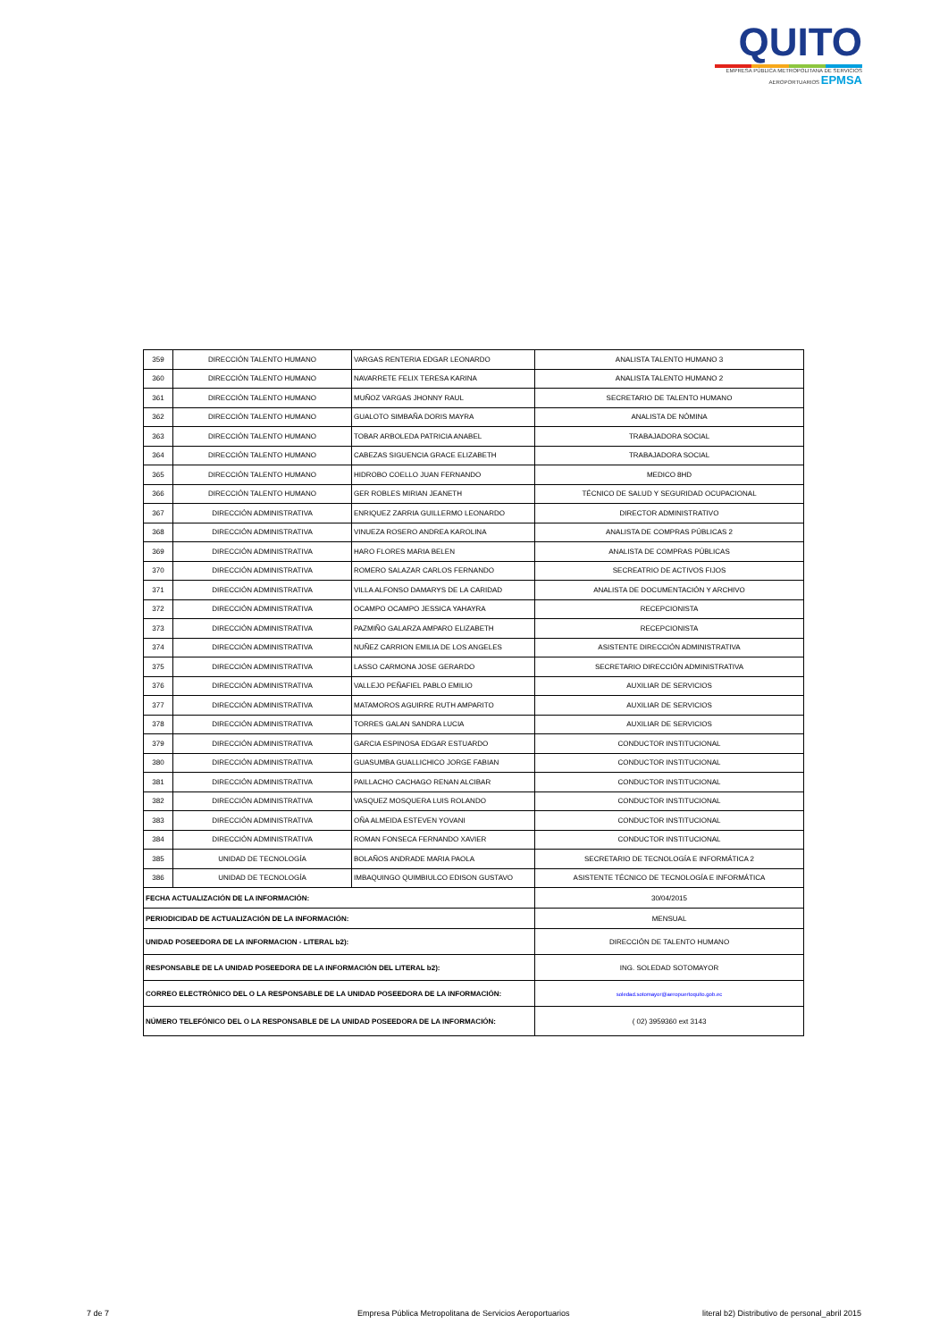QUITO
EMPRESA PÚBLICA METROPOLITANA DE SERVICIOS AEROPORTUARIOS EPMSA
| 359 | DIRECCIÓN TALENTO HUMANO | VARGAS RENTERIA EDGAR LEONARDO | ANALISTA TALENTO HUMANO 3 |
| 360 | DIRECCIÓN TALENTO HUMANO | NAVARRETE FELIX TERESA KARINA | ANALISTA TALENTO HUMANO 2 |
| 361 | DIRECCIÓN TALENTO HUMANO | MUÑOZ VARGAS JHONNY RAUL | SECRETARIO DE TALENTO HUMANO |
| 362 | DIRECCIÓN TALENTO HUMANO | GUALOTO SIMBAÑA DORIS MAYRA | ANALISTA DE NÓMINA |
| 363 | DIRECCIÓN TALENTO HUMANO | TOBAR ARBOLEDA PATRICIA ANABEL | TRABAJADORA SOCIAL |
| 364 | DIRECCIÓN TALENTO HUMANO | CABEZAS SIGUENCIA GRACE ELIZABETH | TRABAJADORA SOCIAL |
| 365 | DIRECCIÓN TALENTO HUMANO | HIDROBO COELLO JUAN FERNANDO | MEDICO 8HD |
| 366 | DIRECCIÓN TALENTO HUMANO | GER ROBLES MIRIAN JEANETH | TÉCNICO DE SALUD Y SEGURIDAD OCUPACIONAL |
| 367 | DIRECCIÓN ADMINISTRATIVA | ENRIQUEZ ZARRIA GUILLERMO LEONARDO | DIRECTOR ADMINISTRATIVO |
| 368 | DIRECCIÓN ADMINISTRATIVA | VINUEZA ROSERO ANDREA KAROLINA | ANALISTA DE COMPRAS PÚBLICAS 2 |
| 369 | DIRECCIÓN ADMINISTRATIVA | HARO FLORES MARIA BELEN | ANALISTA DE COMPRAS PÚBLICAS |
| 370 | DIRECCIÓN ADMINISTRATIVA | ROMERO SALAZAR CARLOS FERNANDO | SECREATRIO DE ACTIVOS FIJOS |
| 371 | DIRECCIÓN ADMINISTRATIVA | VILLA ALFONSO DAMARYS DE LA CARIDAD | ANALISTA DE DOCUMENTACIÓN Y ARCHIVO |
| 372 | DIRECCIÓN ADMINISTRATIVA | OCAMPO OCAMPO JESSICA YAHAYRA | RECEPCIONISTA |
| 373 | DIRECCIÓN ADMINISTRATIVA | PAZMIÑO GALARZA AMPARO ELIZABETH | RECEPCIONISTA |
| 374 | DIRECCIÓN ADMINISTRATIVA | NUÑEZ CARRION EMILIA DE LOS ANGELES | ASISTENTE DIRECCIÓN ADMINISTRATIVA |
| 375 | DIRECCIÓN ADMINISTRATIVA | LASSO CARMONA JOSE GERARDO | SECRETARIO DIRECCIÓN ADMINISTRATIVA |
| 376 | DIRECCIÓN ADMINISTRATIVA | VALLEJO PEÑAFIEL PABLO EMILIO | AUXILIAR DE SERVICIOS |
| 377 | DIRECCIÓN ADMINISTRATIVA | MATAMOROS AGUIRRE RUTH AMPARITO | AUXILIAR DE SERVICIOS |
| 378 | DIRECCIÓN ADMINISTRATIVA | TORRES GALAN SANDRA LUCIA | AUXILIAR DE SERVICIOS |
| 379 | DIRECCIÓN ADMINISTRATIVA | GARCIA ESPINOSA EDGAR ESTUARDO | CONDUCTOR INSTITUCIONAL |
| 380 | DIRECCIÓN ADMINISTRATIVA | GUASUMBA GUALLICHICO JORGE FABIAN | CONDUCTOR INSTITUCIONAL |
| 381 | DIRECCIÓN ADMINISTRATIVA | PAILLACHO CACHAGO RENAN ALCIBAR | CONDUCTOR INSTITUCIONAL |
| 382 | DIRECCIÓN ADMINISTRATIVA | VASQUEZ MOSQUERA LUIS ROLANDO | CONDUCTOR INSTITUCIONAL |
| 383 | DIRECCIÓN ADMINISTRATIVA | OÑA ALMEIDA ESTEVEN YOVANI | CONDUCTOR INSTITUCIONAL |
| 384 | DIRECCIÓN ADMINISTRATIVA | ROMAN FONSECA FERNANDO XAVIER | CONDUCTOR INSTITUCIONAL |
| 385 | UNIDAD DE TECNOLOGÍA | BOLAÑOS ANDRADE MARIA PAOLA | SECRETARIO DE TECNOLOGÍA E INFORMÁTICA 2 |
| 386 | UNIDAD DE TECNOLOGÍA | IMBAQUINGO QUIMBIULCO EDISON GUSTAVO | ASISTENTE TÉCNICO DE TECNOLOGÍA E INFORMÁTICA |
| FECHA ACTUALIZACIÓN DE LA INFORMACIÓN: | | | 30/04/2015 |
| PERIODICIDAD DE ACTUALIZACIÓN DE LA INFORMACIÓN: | | | MENSUAL |
| UNIDAD POSEEDORA DE LA INFORMACION - LITERAL b2): | | | DIRECCIÓN DE TALENTO HUMANO |
| RESPONSABLE DE LA UNIDAD POSEEDORA DE LA INFORMACIÓN DEL LITERAL b2): | | | ING. SOLEDAD SOTOMAYOR |
| CORREO ELECTRÓNICO DEL O LA RESPONSABLE DE LA UNIDAD POSEEDORA DE LA INFORMACIÓN: | | | soledad.sotomayor@aeropuertoquito.gob.ec |
| NÚMERO TELEFÓNICO DEL O LA RESPONSABLE DE LA UNIDAD POSEEDORA DE LA INFORMACIÓN: | | | ( 02) 3959360 ext 3143 |
7 de 7 Empresa Pública Metropolitana de Servicios Aeroportuarios literal b2) Distributivo de personal_abril 2015